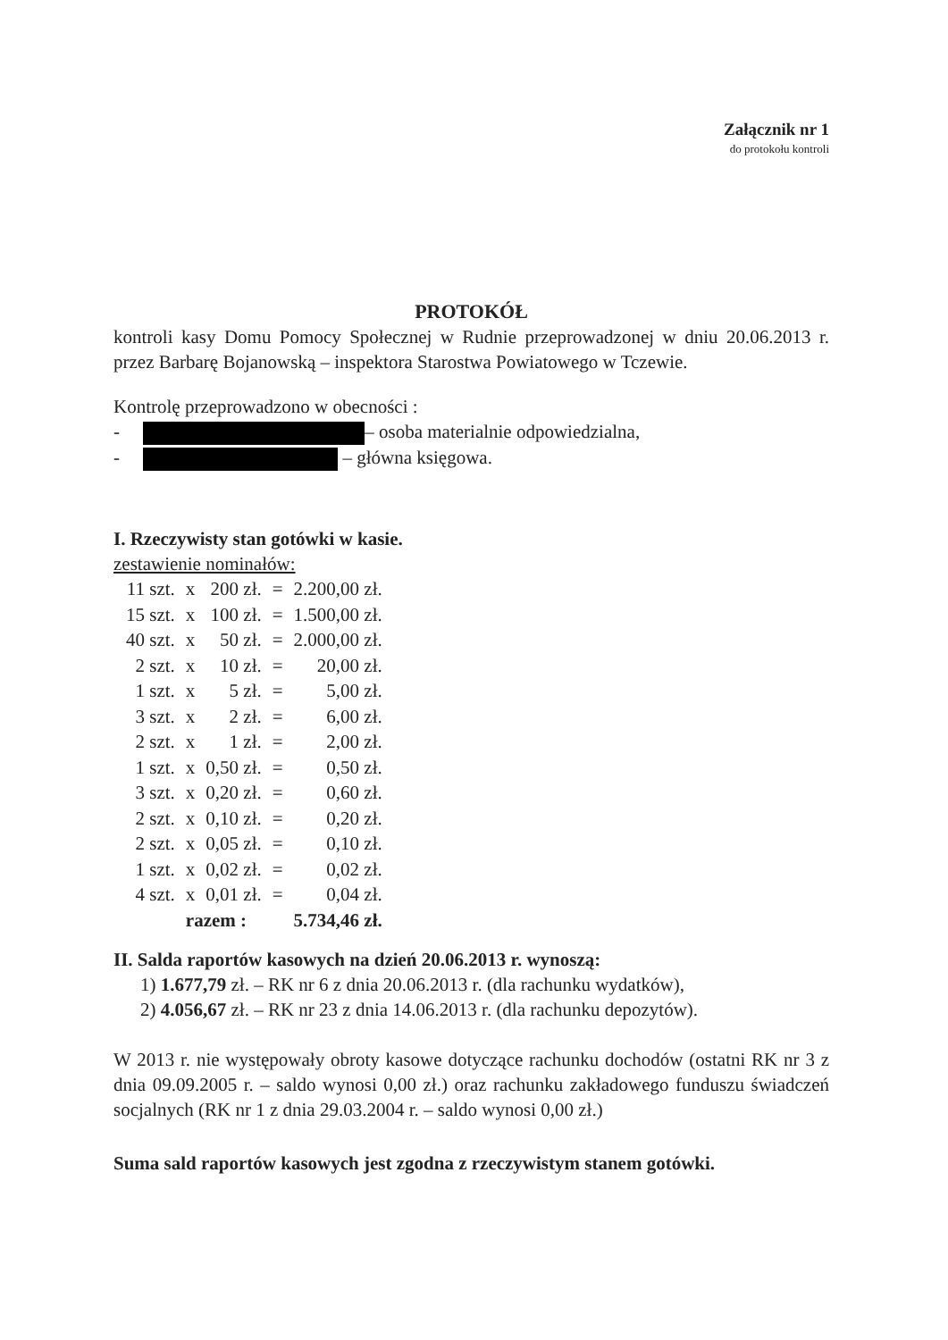Załącznik nr 1
do protokołu kontroli
PROTOKÓŁ
kontroli kasy Domu Pomocy Społecznej w Rudnie przeprowadzonej w dniu 20.06.2013 r. przez Barbarę Bojanowską – inspektora Starostwa Powiatowego w Tczewie.
Kontrolę przeprowadzono w obecności :
- – osoba materialnie odpowiedzialna,
- – główna księgowa.
I. Rzeczywisty stan gotówki w kasie.
zestawienie nominałów:
| 11 szt. | x | 200 zł. | = | 2.200,00 zł. |
| 15 szt. | x | 100 zł. | = | 1.500,00 zł. |
| 40 szt. | x | 50 zł. | = | 2.000,00 zł. |
| 2 szt. | x | 10 zł. | = | 20,00 zł. |
| 1 szt. | x | 5 zł. | = | 5,00 zł. |
| 3 szt. | x | 2 zł. | = | 6,00 zł. |
| 2 szt. | x | 1 zł. | = | 2,00 zł. |
| 1 szt. | x | 0,50 zł. | = | 0,50 zł. |
| 3 szt. | x | 0,20 zł. | = | 0,60 zł. |
| 2 szt. | x | 0,10 zł. | = | 0,20 zł. |
| 2 szt. | x | 0,05 zł. | = | 0,10 zł. |
| 1 szt. | x | 0,02 zł. | = | 0,02 zł. |
| 4 szt. | x | 0,01 zł. | = | 0,04 zł. |
| | razem : | | | 5.734,46 zł. |
II. Salda raportów kasowych na dzień 20.06.2013 r. wynoszą:
1) 1.677,79 zł. – RK nr 6 z dnia 20.06.2013 r. (dla rachunku wydatków),
2) 4.056,67 zł. – RK nr 23 z dnia 14.06.2013 r. (dla rachunku depozytów).
W 2013 r. nie występowały obroty kasowe dotyczące rachunku dochodów (ostatni RK nr 3 z dnia 09.09.2005 r. – saldo wynosi 0,00 zł.) oraz rachunku zakładowego funduszu świadczeń socjalnych (RK nr 1 z dnia 29.03.2004 r. – saldo wynosi 0,00 zł.)
Suma sald raportów kasowych jest zgodna z rzeczywistym stanem gotówki.